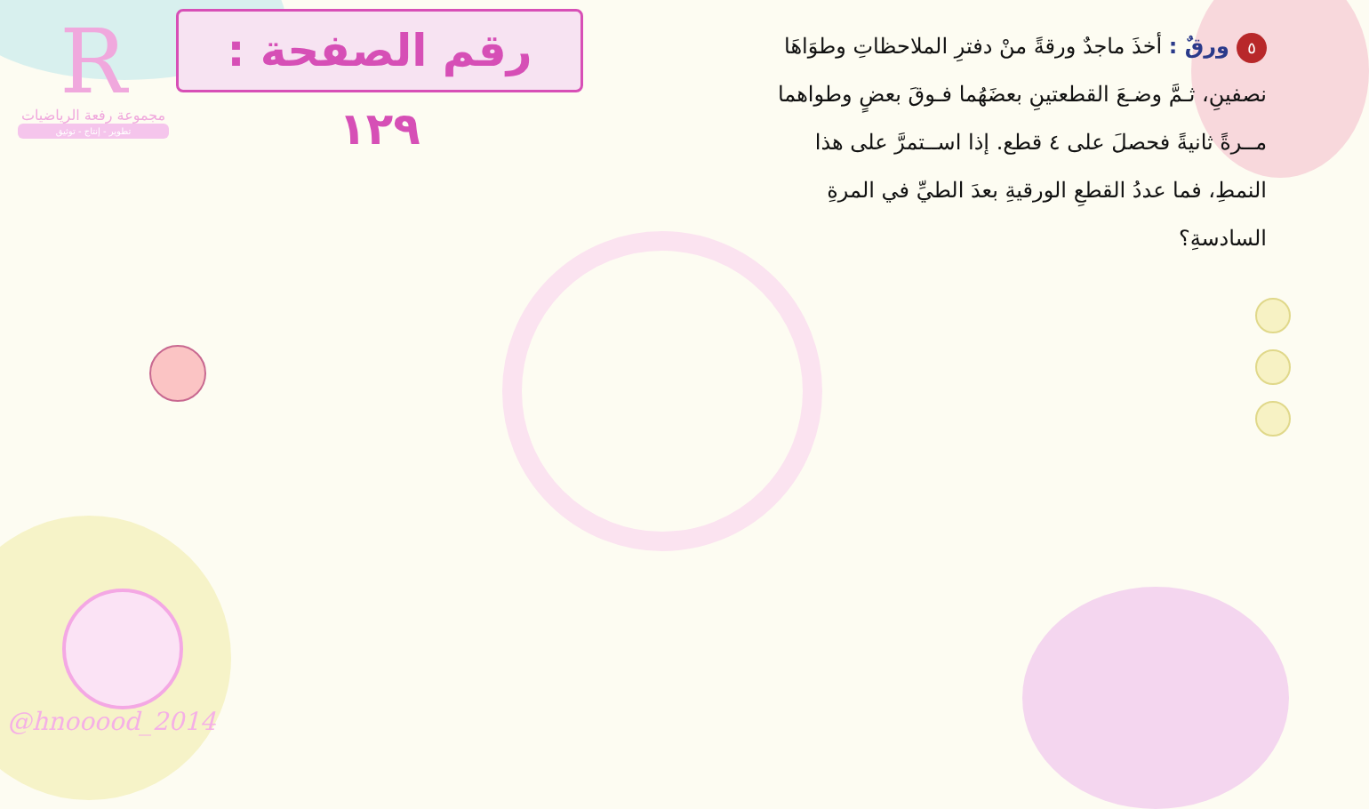R
مجموعة رفعة الرياضيات
تطوير - إنتاج - توثيق
رقم الصفحة : ١٢٩
٥ ورقٌ : أخذَ ماجدٌ ورقةً منْ دفترِ الملاحظاتِ وطوَاهَا نصفينِ، ثـمَّ وضـعَ القطعتينِ بعضَهُما فـوقَ بعضٍ وطواهما مــرةً ثانيةً فحصلَ على ٤ قطع. إذا اســتمرَّ على هذا النمطِ، فما عددُ القطعِ الورقيةِ بعدَ الطيِّ في المرةِ السادسةِ؟
@hnooood_2014